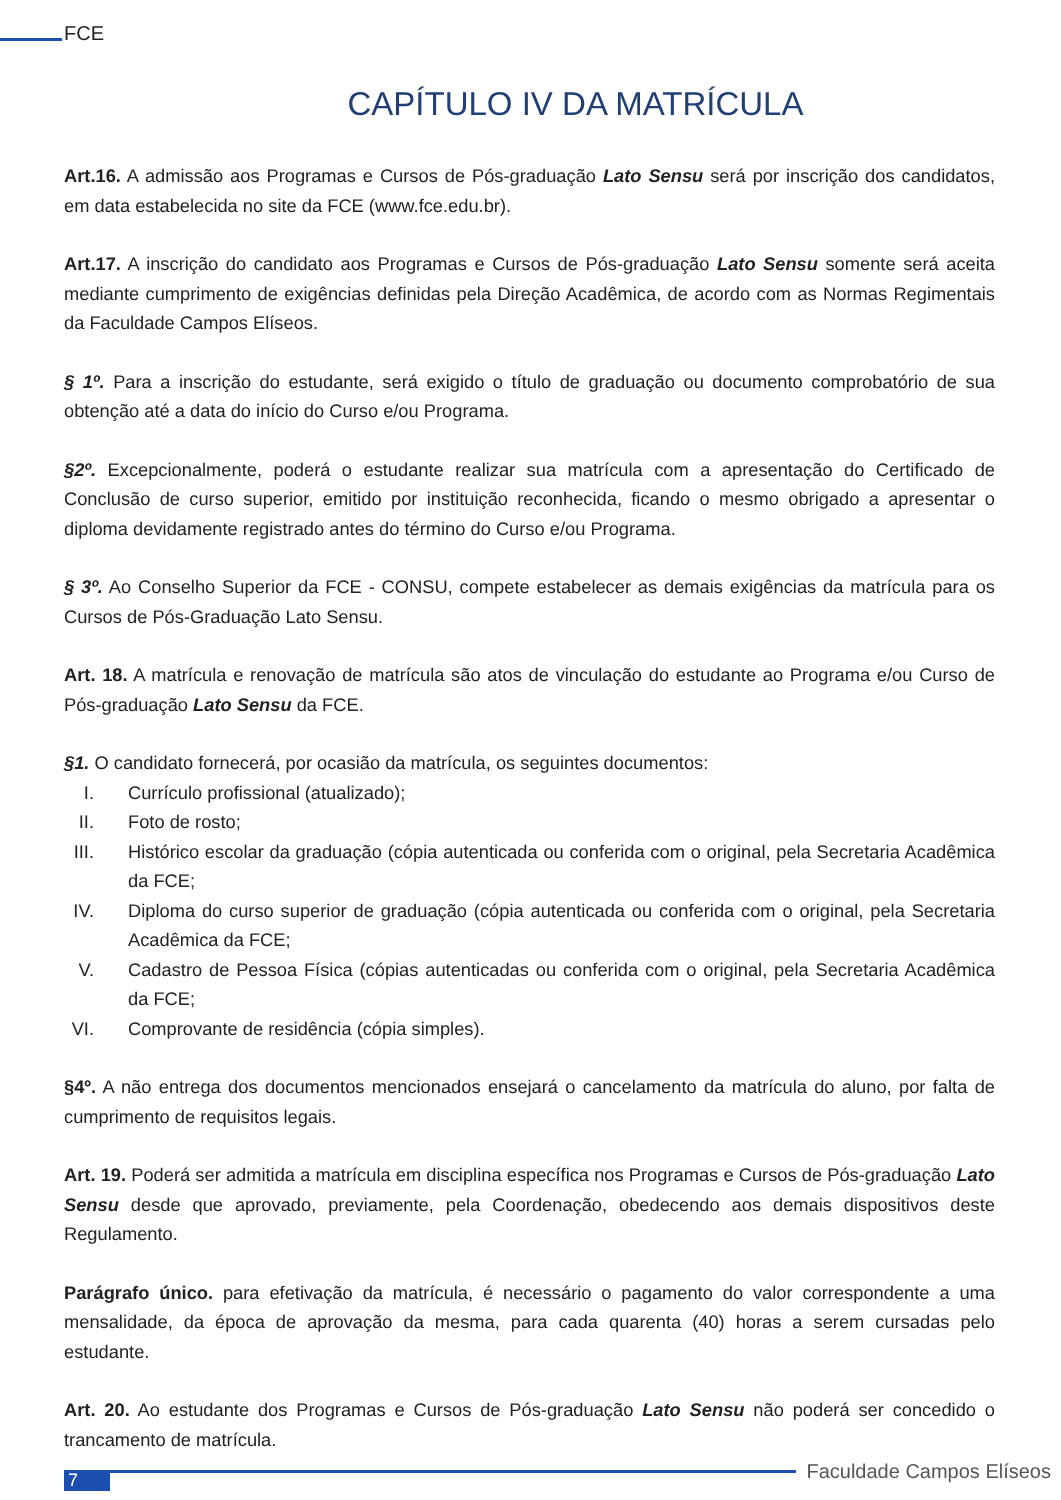FCE
CAPÍTULO IV DA MATRÍCULA
Art.16. A admissão aos Programas e Cursos de Pós-graduação Lato Sensu será por inscrição dos candidatos, em data estabelecida no site da FCE (www.fce.edu.br).
Art.17. A inscrição do candidato aos Programas e Cursos de Pós-graduação Lato Sensu somente será aceita mediante cumprimento de exigências definidas pela Direção Acadêmica, de acordo com as Normas Regimentais da Faculdade Campos Elíseos.
§ 1º. Para a inscrição do estudante, será exigido o título de graduação ou documento comprobatório de sua obtenção até a data do início do Curso e/ou Programa.
§2º. Excepcionalmente, poderá o estudante realizar sua matrícula com a apresentação do Certificado de Conclusão de curso superior, emitido por instituição reconhecida, ficando o mesmo obrigado a apresentar o diploma devidamente registrado antes do término do Curso e/ou Programa.
§ 3º. Ao Conselho Superior da FCE - CONSU, compete estabelecer as demais exigências da matrícula para os Cursos de Pós-Graduação Lato Sensu.
Art. 18. A matrícula e renovação de matrícula são atos de vinculação do estudante ao Programa e/ou Curso de Pós-graduação Lato Sensu da FCE.
§1. O candidato fornecerá, por ocasião da matrícula, os seguintes documentos:
I. Currículo profissional (atualizado);
II. Foto de rosto;
III. Histórico escolar da graduação (cópia autenticada ou conferida com o original, pela Secretaria Acadêmica da FCE;
IV. Diploma do curso superior de graduação (cópia autenticada ou conferida com o original, pela Secretaria Acadêmica da FCE;
V. Cadastro de Pessoa Física (cópias autenticadas ou conferida com o original, pela Secretaria Acadêmica da FCE;
VI. Comprovante de residência (cópia simples).
§4º. A não entrega dos documentos mencionados ensejará o cancelamento da matrícula do aluno, por falta de cumprimento de requisitos legais.
Art. 19. Poderá ser admitida a matrícula em disciplina específica nos Programas e Cursos de Pós-graduação Lato Sensu desde que aprovado, previamente, pela Coordenação, obedecendo aos demais dispositivos deste Regulamento.
Parágrafo único. para efetivação da matrícula, é necessário o pagamento do valor correspondente a uma mensalidade, da época de aprovação da mesma, para cada quarenta (40) horas a serem cursadas pelo estudante.
Art. 20. Ao estudante dos Programas e Cursos de Pós-graduação Lato Sensu não poderá ser concedido o trancamento de matrícula.
7
Faculdade Campos Elíseos